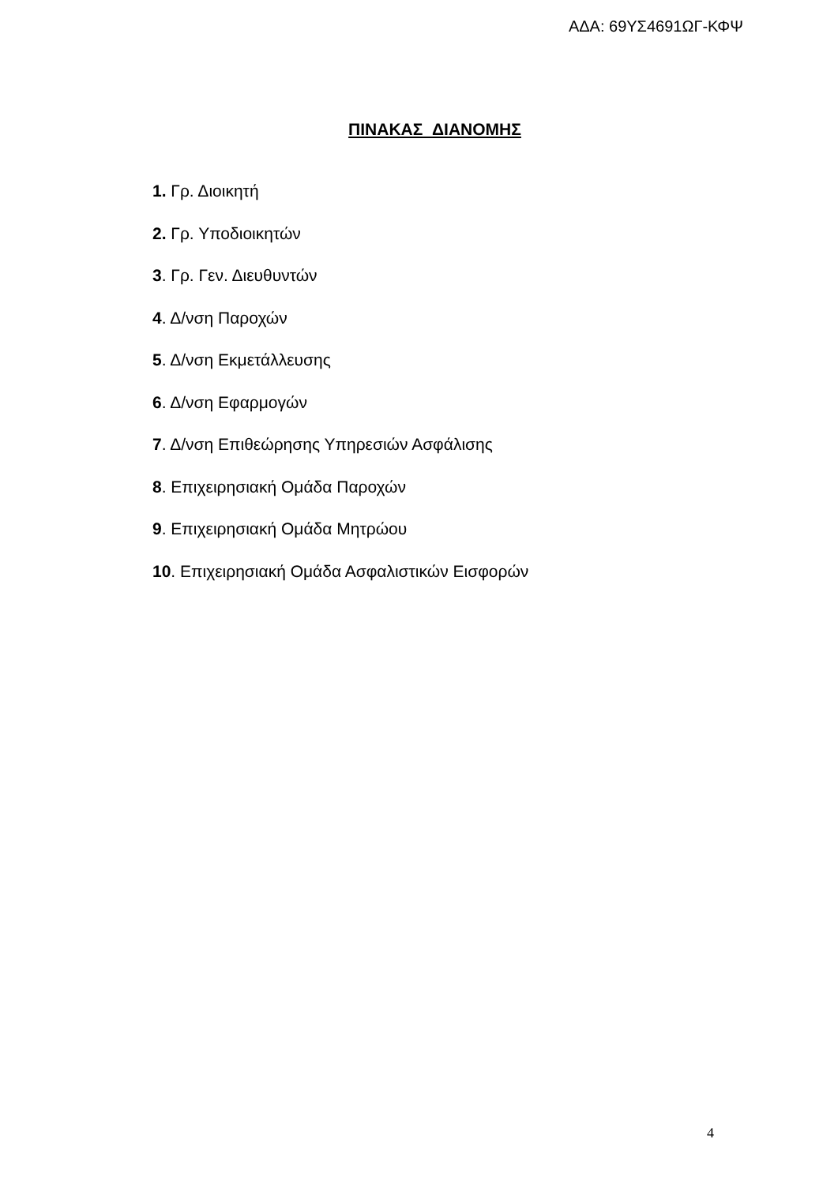ΑΔΑ: 69ΥΣ4691ΩΓ-ΚΦΨ
ΠΙΝΑΚΑΣ ΔΙΑΝΟΜΗΣ
1. Γρ. Διοικητή
2. Γρ. Υποδιοικητών
3. Γρ. Γεν. Διευθυντών
4. Δ/νση Παροχών
5. Δ/νση Εκμετάλλευσης
6. Δ/νση Εφαρμογών
7. Δ/νση Επιθεώρησης Υπηρεσιών Ασφάλισης
8. Επιχειρησιακή Ομάδα Παροχών
9. Επιχειρησιακή Ομάδα Μητρώου
10. Επιχειρησιακή Ομάδα Ασφαλιστικών Εισφορών
4